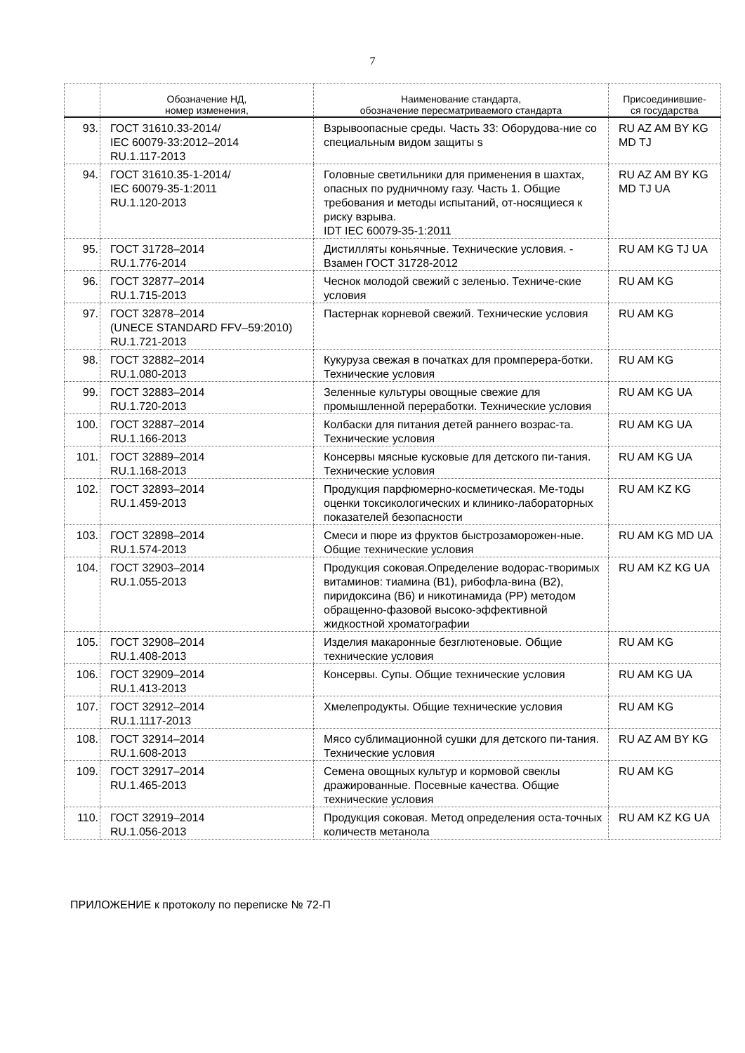7
| | Обозначение НД, номер изменения, | Наименование стандарта, обозначение пересматриваемого стандарта | Присоединившие- ся государства |
| --- | --- | --- | --- |
| 93. | ГОСТ 31610.33-2014/ IEC 60079-33:2012–2014 RU.1.117-2013 | Взрывоопасные среды. Часть 33: Оборудова-ние со специальным видом защиты s | RU AZ AM BY KG MD TJ |
| 94. | ГОСТ 31610.35-1-2014/ IEC 60079-35-1:2011 RU.1.120-2013 | Головные светильники для применения в шахтах, опасных по рудничному газу. Часть 1. Общие требования и методы испытаний, от-носящиеся к риску взрыва. IDT IEC 60079-35-1:2011 | RU AZ AM BY KG MD TJ UA |
| 95. | ГОСТ 31728–2014 RU.1.776-2014 | Дистилляты коньячные. Технические условия. - Взамен ГОСТ 31728-2012 | RU AM KG TJ UA |
| 96. | ГОСТ 32877–2014 RU.1.715-2013 | Чеснок молодой свежий с зеленью. Техниче-ские условия | RU AM KG |
| 97. | ГОСТ 32878–2014 (UNECE STANDARD FFV–59:2010) RU.1.721-2013 | Пастернак корневой свежий. Технические условия | RU AM KG |
| 98. | ГОСТ 32882–2014 RU.1.080-2013 | Кукуруза свежая в початках для промперера-ботки. Технические условия | RU AM KG |
| 99. | ГОСТ 32883–2014 RU.1.720-2013 | Зеленные культуры овощные свежие для промышленной переработки. Технические условия | RU AM KG UA |
| 100. | ГОСТ 32887–2014 RU.1.166-2013 | Колбаски для питания детей раннего возрас-та. Технические условия | RU AM KG UA |
| 101. | ГОСТ 32889–2014 RU.1.168-2013 | Консервы мясные кусковые для детского пи-тания. Технические условия | RU AM KG UA |
| 102. | ГОСТ 32893–2014 RU.1.459-2013 | Продукция парфюмерно-косметическая. Ме-тоды оценки токсикологических и клинико-лабораторных показателей безопасности | RU AM KZ KG |
| 103. | ГОСТ 32898–2014 RU.1.574-2013 | Смеси и пюре из фруктов быстрозаморожен-ные. Общие технические условия | RU AM KG MD UA |
| 104. | ГОСТ 32903–2014 RU.1.055-2013 | Продукция соковая.Определение водорас-творимых витаминов: тиамина (В1), рибофла-вина (В2), пиридоксина (В6) и никотинамида (РР) методом обращенно-фазовой высоко-эффективной жидкостной хроматографии | RU AM KZ KG UA |
| 105. | ГОСТ 32908–2014 RU.1.408-2013 | Изделия макаронные безглютеновые. Общие технические условия | RU AM KG |
| 106. | ГОСТ 32909–2014 RU.1.413-2013 | Консервы. Супы. Общие технические условия | RU AM KG UA |
| 107. | ГОСТ 32912–2014 RU.1.1117-2013 | Хмелепродукты. Общие технические условия | RU AM KG |
| 108. | ГОСТ 32914–2014 RU.1.608-2013 | Мясо сублимационной сушки для детского пи-тания. Технические условия | RU AZ AM BY KG |
| 109. | ГОСТ 32917–2014 RU.1.465-2013 | Семена овощных культур и кормовой свеклы дражированные. Посевные качества. Общие технические условия | RU AM KG |
| 110. | ГОСТ 32919–2014 RU.1.056-2013 | Продукция соковая. Метод определения оста-точных количеств метанола | RU AM KZ KG UA |
ПРИЛОЖЕНИЕ к протоколу по переписке № 72-П